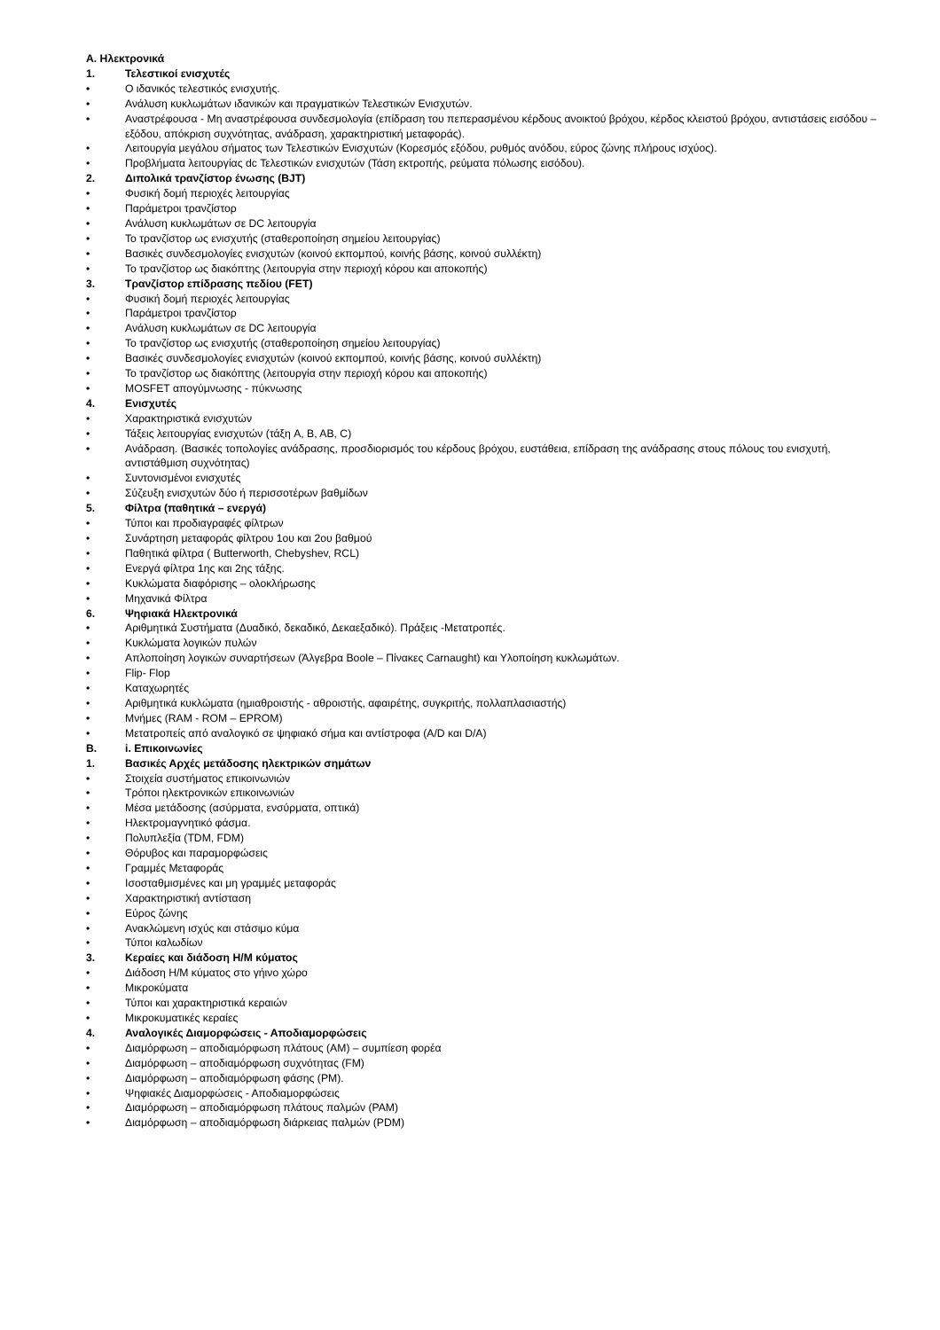Α. Ηλεκτρονικά
1. Τελεστικοί ενισχυτές
• Ο ιδανικός τελεστικός ενισχυτής.
• Ανάλυση κυκλωμάτων ιδανικών και πραγματικών Τελεστικών Ενισχυτών.
• Αναστρέφουσα - Μη αναστρέφουσα συνδεσμολογία (επίδραση του πεπερασμένου κέρδους ανοικτού βρόχου, κέρδος κλειστού βρόχου, αντιστάσεις εισόδου – εξόδου, απόκριση συχνότητας, ανάδραση, χαρακτηριστική μεταφοράς).
• Λειτουργία μεγάλου σήματος των Τελεστικών Ενισχυτών (Κορεσμός εξόδου, ρυθμός ανόδου, εύρος ζώνης πλήρους ισχύος).
• Προβλήματα λειτουργίας dc Τελεστικών ενισχυτών (Τάση εκτροπής, ρεύματα πόλωσης εισόδου).
2. Διπολικά τρανζίστορ ένωσης (BJT)
• Φυσική δομή περιοχές λειτουργίας
• Παράμετροι τρανζίστορ
• Ανάλυση κυκλωμάτων σε DC λειτουργία
• Το τρανζίστορ ως ενισχυτής (σταθεροποίηση σημείου λειτουργίας)
• Βασικές συνδεσμολογίες ενισχυτών (κοινού εκπομπού, κοινής βάσης, κοινού συλλέκτη)
• Το τρανζίστορ ως διακόπτης (λειτουργία στην περιοχή κόρου και αποκοπής)
3. Τρανζίστορ επίδρασης πεδίου (FET)
• Φυσική δομή περιοχές λειτουργίας
• Παράμετροι τρανζίστορ
• Ανάλυση κυκλωμάτων σε DC λειτουργία
• Το τρανζίστορ ως ενισχυτής (σταθεροποίηση σημείου λειτουργίας)
• Βασικές συνδεσμολογίες ενισχυτών (κοινού εκπομπού, κοινής βάσης, κοινού συλλέκτη)
• Το τρανζίστορ ως διακόπτης (λειτουργία στην περιοχή κόρου και αποκοπής)
• MOSFET απογύμνωσης - πύκνωσης
4. Ενισχυτές
• Χαρακτηριστικά ενισχυτών
• Τάξεις λειτουργίας ενισχυτών (τάξη A, B, AB, C)
• Ανάδραση. (Βασικές τοπολογίες ανάδρασης, προσδιορισμός του κέρδους βρόχου, ευστάθεια, επίδραση της ανάδρασης στους πόλους του ενισχυτή, αντιστάθμιση συχνότητας)
• Συντονισμένοι ενισχυτές
• Σύζευξη ενισχυτών δύο ή περισσοτέρων βαθμίδων
5. Φίλτρα (παθητικά – ενεργά)
• Τύποι και προδιαγραφές φίλτρων
• Συνάρτηση μεταφοράς φίλτρου 1ου και 2ου βαθμού
• Παθητικά φίλτρα ( Butterworth, Chebyshev, RCL)
• Ενεργά φίλτρα 1ης και 2ης τάξης.
• Κυκλώματα διαφόρισης – ολοκλήρωσης
• Μηχανικά Φίλτρα
6. Ψηφιακά Ηλεκτρονικά
• Αριθμητικά Συστήματα (Δυαδικό, δεκαδικό, Δεκαεξαδικό). Πράξεις -Μετατροπές.
• Κυκλώματα λογικών πυλών
• Απλοποίηση λογικών συναρτήσεων (Άλγεβρα Boole – Πίνακες Carnaught) και Υλοποίηση κυκλωμάτων.
• Flip- Flop
• Καταχωρητές
• Αριθμητικά κυκλώματα (ημιαθροιστής - αθροιστής, αφαιρέτης, συγκριτής, πολλαπλασιαστής)
• Μνήμες (RAM - ROM – EPROM)
• Μετατροπείς από αναλογικό σε ψηφιακό σήμα και αντίστροφα (A/D και D/A)
Β. i. Επικοινωνίες
1. Βασικές Αρχές μετάδοσης ηλεκτρικών σημάτων
• Στοιχεία συστήματος επικοινωνιών
• Τρόποι ηλεκτρονικών επικοινωνιών
• Μέσα μετάδοσης (ασύρματα, ενσύρματα, οπτικά)
• Ηλεκτρομαγνητικό φάσμα.
• Πολυπλεξία (TDM, FDM)
• Θόρυβος και παραμορφώσεις
• Γραμμές Μεταφοράς
• Ισοσταθμισμένες και μη γραμμές μεταφοράς
• Χαρακτηριστική αντίσταση
• Εύρος ζώνης
• Ανακλώμενη ισχύς και στάσιμο κύμα
• Τύποι καλωδίων
3. Κεραίες και διάδοση Η/Μ κύματος
• Διάδοση Η/Μ κύματος στο γήινο χώρο
• Μικροκύματα
• Τύποι και χαρακτηριστικά κεραιών
• Μικροκυματικές κεραίες
4. Αναλογικές Διαμορφώσεις - Αποδιαμορφώσεις
• Διαμόρφωση – αποδιαμόρφωση πλάτους (AM) – συμπίεση φορέα
• Διαμόρφωση – αποδιαμόρφωση συχνότητας (FM)
• Διαμόρφωση – αποδιαμόρφωση φάσης (PM).
• Ψηφιακές Διαμορφώσεις - Αποδιαμορφώσεις
• Διαμόρφωση – αποδιαμόρφωση πλάτους παλμών (PAM)
• Διαμόρφωση – αποδιαμόρφωση διάρκειας παλμών (PDM)